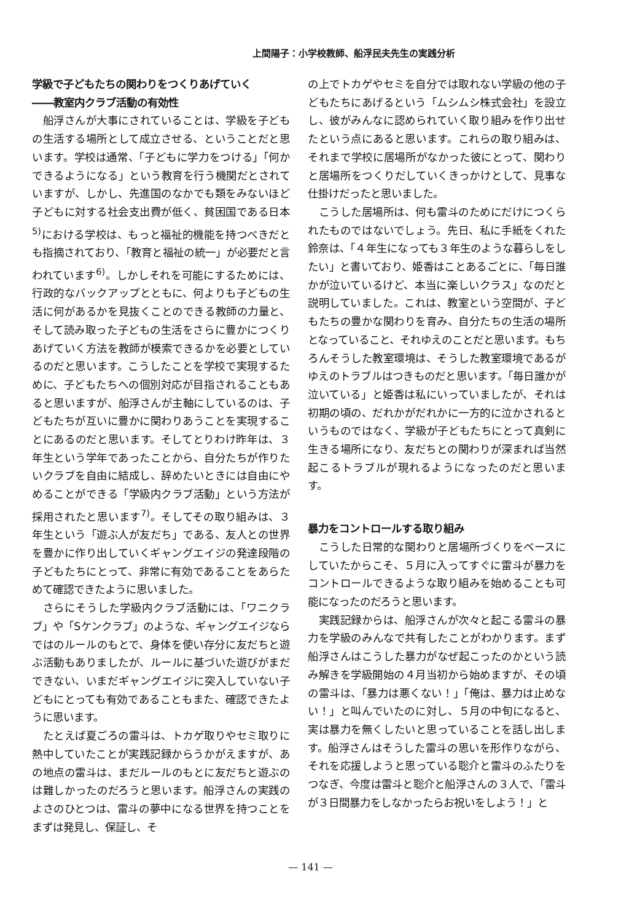上間陽子：小学校教師、船浮民夫先生の実践分析
学級で子どもたちの関わりをつくりあげていく
――教室内クラブ活動の有効性
船浮さんが大事にされていることは、学級を子どもの生活する場所として成立させる、ということだと思います。学校は通常、「子どもに学力をつける」「何かできるようになる」という教育を行う機関だとされていますが、しかし、先進国のなかでも類をみないほど子どもに対する社会支出費が低く、貧困国である日本<sup>5)</sup>における学校は、もっと福祉的機能を持つべきだとも指摘されており、「教育と福祉の統一」が必要だと言われています<sup>6)</sup>。しかしそれを可能にするためには、行政的なバックアップとともに、何よりも子どもの生活に何があるかを見抜くことのできる教師の力量と、そして読み取った子どもの生活をさらに豊かにつくりあげていく方法を教師が模索できるかを必要としているのだと思います。こうしたことを学校で実現するために、子どもたちへの個別対応が目指されることもあると思いますが、船浮さんが主軸にしているのは、子どもたちが互いに豊かに関わりあうことを実現することにあるのだと思います。そしてとりわけ昨年は、３年生という学年であったことから、自分たちが作りたいクラブを自由に結成し、辞めたいときには自由にやめることができる「学級内クラブ活動」という方法が採用されたと思います<sup>7)</sup>。そしてその取り組みは、３年生という「遊ぶ人が友だち」である、友人との世界を豊かに作り出していくギャングエイジの発達段階の子どもたちにとって、非常に有効であることをあらためて確認できたように思いました。
さらにそうした学級内クラブ活動には、「ワニクラブ」や「Sケンクラブ」のような、ギャングエイジならではのルールのもとで、身体を使い存分に友だちと遊ぶ活動もありましたが、ルールに基づいた遊びがまだできない、いまだギャングエイジに突入していない子どもにとっても有効であることもまた、確認できたように思います。
たとえば夏ごろの雷斗は、トカゲ取りやセミ取りに熱中していたことが実践記録からうかがえますが、あの地点の雷斗は、まだルールのもとに友だちと遊ぶのは難しかったのだろうと思います。船浮さんの実践のよさのひとつは、雷斗の夢中になる世界を持つことをまずは発見し、保証し、そ
の上でトカゲやセミを自分では取れない学級の他の子どもたちにあげるという「ムシムシ株式会社」を設立し、彼がみんなに認められていく取り組みを作り出せたという点にあると思います。これらの取り組みは、それまで学校に居場所がなかった彼にとって、関わりと居場所をつくりだしていくきっかけとして、見事な仕掛けだったと思いました。
こうした居場所は、何も雷斗のためにだけにつくられたものではないでしょう。先日、私に手紙をくれた鈴奈は、「４年生になっても３年生のような暮らしをしたい」と書いており、姫香はことあるごとに、「毎日誰かが泣いているけど、本当に楽しいクラス」なのだと説明していました。これは、教室という空間が、子どもたちの豊かな関わりを育み、自分たちの生活の場所となっていること、それゆえのことだと思います。もちろんそうした教室環境は、そうした教室環境であるがゆえのトラブルはつきものだと思います。「毎日誰かが泣いている」と姫香は私にいっていましたが、それは初期の頃の、だれかがだれかに一方的に泣かされるというものではなく、学級が子どもたちにとって真剣に生きる場所になり、友だちとの関わりが深まれば当然起こるトラブルが現れるようになったのだと思います。
暴力をコントロールする取り組み
こうした日常的な関わりと居場所づくりをベースにしていたからこそ、５月に入ってすぐに雷斗が暴力をコントロールできるような取り組みを始めることも可能になったのだろうと思います。
実践記録からは、船浮さんが次々と起こる雷斗の暴力を学級のみんなで共有したことがわかります。まず船浮さんはこうした暴力がなぜ起こったのかという読み解きを学級開始の４月当初から始めますが、その頃の雷斗は、「暴力は悪くない！」「俺は、暴力は止めない！」と叫んでいたのに対し、５月の中旬になると、実は暴力を無くしたいと思っていることを話し出します。船浮さんはそうした雷斗の思いを形作りながら、それを応援しようと思っている聡介と雷斗のふたりをつなぎ、今度は雷斗と聡介と船浮さんの３人で、「雷斗が３日間暴力をしなかったらお祝いをしよう！」と
— 141 —